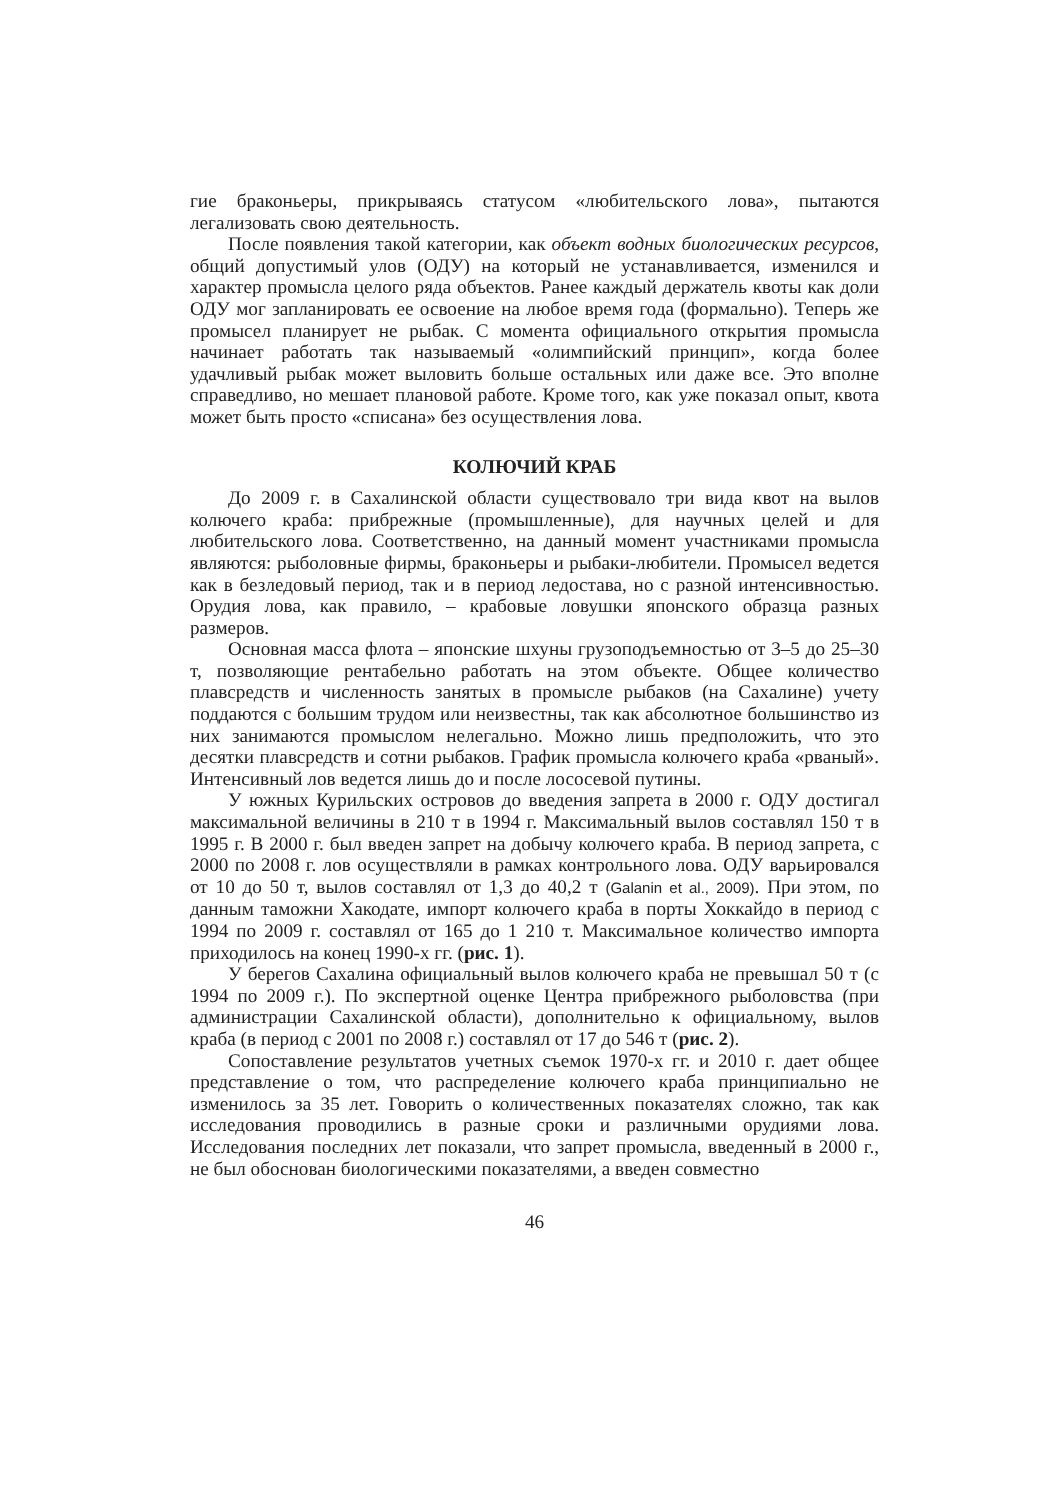гие браконьеры, прикрываясь статусом «любительского лова», пытаются легализовать свою деятельность.
После появления такой категории, как объект водных биологических ресурсов, общий допустимый улов (ОДУ) на который не устанавливается, изменился и характер промысла целого ряда объектов. Ранее каждый держатель квоты как доли ОДУ мог запланировать ее освоение на любое время года (формально). Теперь же промысел планирует не рыбак. С момента официального открытия промысла начинает работать так называемый «олимпийский принцип», когда более удачливый рыбак может выловить больше остальных или даже все. Это вполне справедливо, но мешает плановой работе. Кроме того, как уже показал опыт, квота может быть просто «списана» без осуществления лова.
КОЛЮЧИЙ КРАБ
До 2009 г. в Сахалинской области существовало три вида квот на вылов колючего краба: прибрежные (промышленные), для научных целей и для любительского лова. Соответственно, на данный момент участниками промысла являются: рыболовные фирмы, браконьеры и рыбаки-любители. Промысел ведется как в безледовый период, так и в период ледостава, но с разной интенсивностью. Орудия лова, как правило, – крабовые ловушки японского образца разных размеров.
Основная масса флота – японские шхуны грузоподъемностью от 3–5 до 25–30 т, позволяющие рентабельно работать на этом объекте. Общее количество плавсредств и численность занятых в промысле рыбаков (на Сахалине) учету поддаются с большим трудом или неизвестны, так как абсолютное большинство из них занимаются промыслом нелегально. Можно лишь предположить, что это десятки плавсредств и сотни рыбаков. График промысла колючего краба «рваный». Интенсивный лов ведется лишь до и после лососевой путины.
У южных Курильских островов до введения запрета в 2000 г. ОДУ достигал максимальной величины в 210 т в 1994 г. Максимальный вылов составлял 150 т в 1995 г. В 2000 г. был введен запрет на добычу колючего краба. В период запрета, с 2000 по 2008 г. лов осуществляли в рамках контрольного лова. ОДУ варьировался от 10 до 50 т, вылов составлял от 1,3 до 40,2 т (Galanin et al., 2009). При этом, по данным таможни Хакодате, импорт колючего краба в порты Хоккайдо в период с 1994 по 2009 г. составлял от 165 до 1 210 т. Максимальное количество импорта приходилось на конец 1990-х гг. (рис. 1).
У берегов Сахалина официальный вылов колючего краба не превышал 50 т (с 1994 по 2009 г.). По экспертной оценке Центра прибрежного рыболовства (при администрации Сахалинской области), дополнительно к официальному, вылов краба (в период с 2001 по 2008 г.) составлял от 17 до 546 т (рис. 2).
Сопоставление результатов учетных съемок 1970-х гг. и 2010 г. дает общее представление о том, что распределение колючего краба принципиально не изменилось за 35 лет. Говорить о количественных показателях сложно, так как исследования проводились в разные сроки и различными орудиями лова. Исследования последних лет показали, что запрет промысла, введенный в 2000 г., не был обоснован биологическими показателями, а введен совместно
46